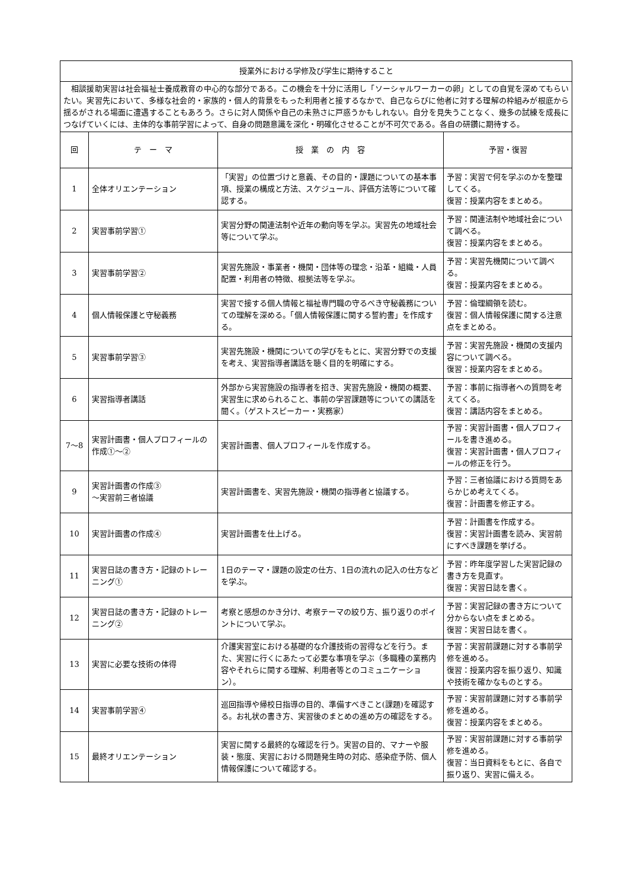| 授業外における学修及び学生に期待すること | | | |
| 相談援助実習は社会福祉士養成教育の中心的な部分である。この機会を十分に活用し「ソーシャルワーカーの卵」としての自覚を深めてもらいたい。実習先において、多様な社会的・家族的・個人的背景をもった利用者と接するなかで、自己ならびに他者に対する理解の枠組みが根底から揺るがされる場面に遭遇することもあろう。さらに対人関係や自己の未熟さに戸惑うかもしれない。自分を見失うことなく、幾多の試練を成長につなげていくには、主体的な事前学習によって、自身の問題意識を深化・明確化させることが不可欠である。各自の研鑽に期待する。 | | | |
| 回 | テ ー マ | 授 業 の 内 容 | 予習・復習 |
| 1 | 全体オリエンテーション | 「実習」の位置づけと意義、その目的・課題についての基本事項、授業の構成と方法、スケジュール、評価方法等について確認する。 | 予習：実習で何を学ぶのかを整理してくる。 復習：授業内容をまとめる。 |
| 2 | 実習事前学習① | 実習分野の関連法制や近年の動向等を学ぶ。実習先の地域社会等について学ぶ。 | 予習：関連法制や地域社会について調べる。 復習：授業内容をまとめる。 |
| 3 | 実習事前学習② | 実習先施設・事業者・機関・団体等の理念・沿革・組織・人員配置・利用者の特徴、根拠法等を学ぶ。 | 予習：実習先機関について調べる。 復習：授業内容をまとめる。 |
| 4 | 個人情報保護と守秘義務 | 実習で接する個人情報と福祉専門職の守るべき守秘義務についての理解を深める。「個人情報保護に関する誓約書」を作成する。 | 予習：倫理綱領を読む。 復習：個人情報保護に関する注意点をまとめる。 |
| 5 | 実習事前学習③ | 実習先施設・機関についての学びをもとに、実習分野での支援を考え、実習指導者講話を聴く目的を明確にする。 | 予習：実習先施設・機関の支援内容について調べる。 復習：授業内容をまとめる。 |
| 6 | 実習指導者講話 | 外部から実習施設の指導者を招き、実習先施設・機関の概要、実習生に求められること、事前の学習課題等についての講話を聞く。（ゲストスピーカー・実務家） | 予習：事前に指導者への質問を考えてくる。 復習：講話内容をまとめる。 |
| 7～8 | 実習計画書・個人プロフィールの作成①～② | 実習計画書、個人プロフィールを作成する。 | 予習：実習計画書・個人プロフィールを書き進める。 復習：実習計画書・個人プロフィールの修正を行う。 |
| 9 | 実習計画書の作成③ ～実習前三者協議 | 実習計画書を、実習先施設・機関の指導者と協議する。 | 予習：三者協議における質問をあらかじめ考えてくる。 復習：計画書を修正する。 |
| 10 | 実習計画書の作成④ | 実習計画書を仕上げる。 | 予習：計画書を作成する。 復習：実習計画書を読み、実習前にすべき課題を挙げる。 |
| 11 | 実習日誌の書き方・記録のトレーニング① | 1日のテーマ・課題の設定の仕方、1日の流れの記入の仕方などを学ぶ。 | 予習：昨年度学習した実習記録の書き方を見直す。 復習：実習日誌を書く。 |
| 12 | 実習日誌の書き方・記録のトレーニング② | 考察と感想のかき分け、考察テーマの絞り方、振り返りのポイントについて学ぶ。 | 予習：実習記録の書き方について分からない点をまとめる。 復習：実習日誌を書く。 |
| 13 | 実習に必要な技術の体得 | 介護実習室における基礎的な介護技術の習得などを行う。また、実習に行くにあたって必要な事項を学ぶ（多職種の業務内容やそれらに関する理解、利用者等とのコミュニケーション）。 | 予習：実習前課題に対する事前学修を進める。 復習：授業内容を振り返り、知識や技術を確かなものとする。 |
| 14 | 実習事前学習④ | 巡回指導や帰校日指導の目的、準備すべきこと(課題)を確認する。お礼状の書き方、実習後のまとめの進め方の確認をする。 | 予習：実習前課題に対する事前学修を進める。 復習：授業内容をまとめる。 |
| 15 | 最終オリエンテーション | 実習に関する最終的な確認を行う。実習の目的、マナーや服装・態度、実習における問題発生時の対応、感染症予防、個人情報保護について確認する。 | 予習：実習前課題に対する事前学修を進める。 復習：当日資料をもとに、各自で振り返り、実習に備える。 |